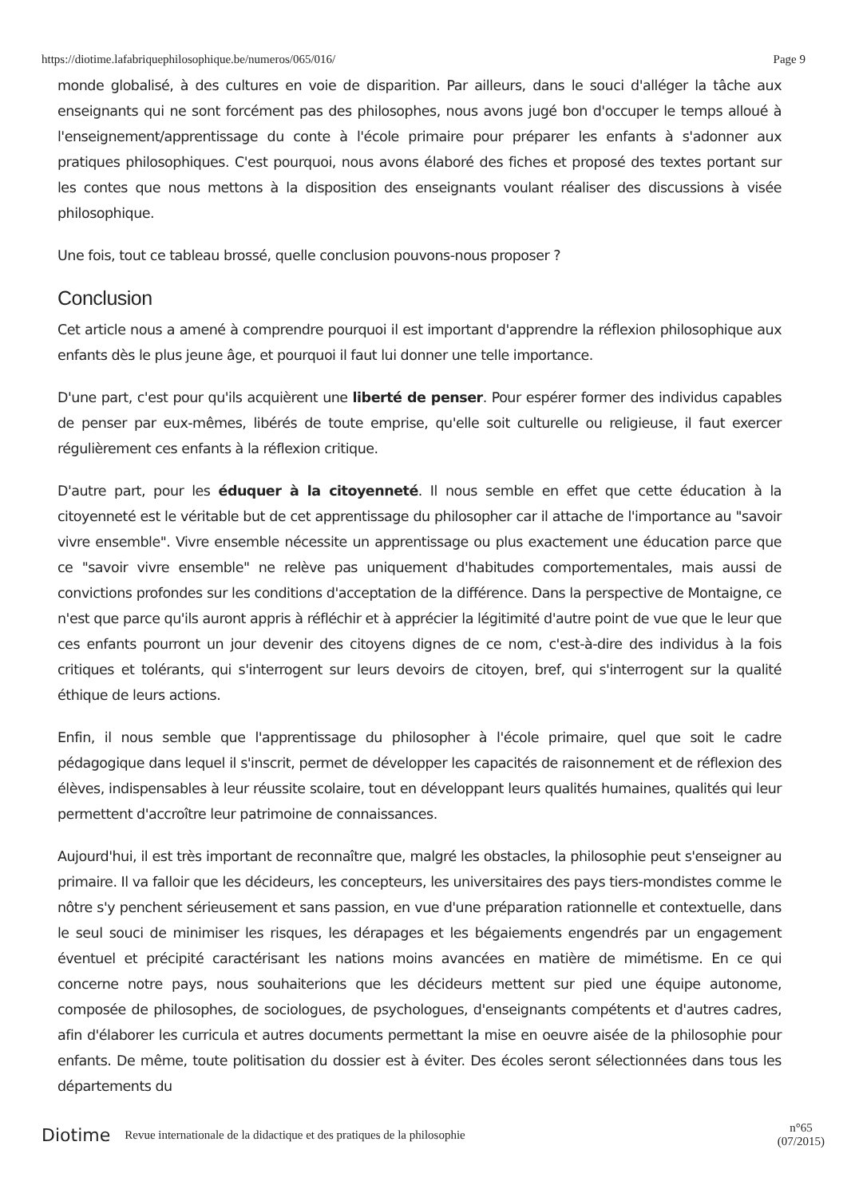https://diotime.lafabriquephilosophique.be/numeros/065/016/ Page 9
monde globalisé, à des cultures en voie de disparition. Par ailleurs, dans le souci d'alléger la tâche aux enseignants qui ne sont forcément pas des philosophes, nous avons jugé bon d'occuper le temps alloué à l'enseignement/apprentissage du conte à l'école primaire pour préparer les enfants à s'adonner aux pratiques philosophiques. C'est pourquoi, nous avons élaboré des fiches et proposé des textes portant sur les contes que nous mettons à la disposition des enseignants voulant réaliser des discussions à visée philosophique.
Une fois, tout ce tableau brossé, quelle conclusion pouvons-nous proposer ?
Conclusion
Cet article nous a amené à comprendre pourquoi il est important d'apprendre la réflexion philosophique aux enfants dès le plus jeune âge, et pourquoi il faut lui donner une telle importance.
D'une part, c'est pour qu'ils acquièrent une liberté de penser. Pour espérer former des individus capables de penser par eux-mêmes, libérés de toute emprise, qu'elle soit culturelle ou religieuse, il faut exercer régulièrement ces enfants à la réflexion critique.
D'autre part, pour les éduquer à la citoyenneté. Il nous semble en effet que cette éducation à la citoyenneté est le véritable but de cet apprentissage du philosopher car il attache de l'importance au "savoir vivre ensemble". Vivre ensemble nécessite un apprentissage ou plus exactement une éducation parce que ce "savoir vivre ensemble" ne relève pas uniquement d'habitudes comportementales, mais aussi de convictions profondes sur les conditions d'acceptation de la différence. Dans la perspective de Montaigne, ce n'est que parce qu'ils auront appris à réfléchir et à apprécier la légitimité d'autre point de vue que le leur que ces enfants pourront un jour devenir des citoyens dignes de ce nom, c'est-à-dire des individus à la fois critiques et tolérants, qui s'interrogent sur leurs devoirs de citoyen, bref, qui s'interrogent sur la qualité éthique de leurs actions.
Enfin, il nous semble que l'apprentissage du philosopher à l'école primaire, quel que soit le cadre pédagogique dans lequel il s'inscrit, permet de développer les capacités de raisonnement et de réflexion des élèves, indispensables à leur réussite scolaire, tout en développant leurs qualités humaines, qualités qui leur permettent d'accroître leur patrimoine de connaissances.
Aujourd'hui, il est très important de reconnaître que, malgré les obstacles, la philosophie peut s'enseigner au primaire. Il va falloir que les décideurs, les concepteurs, les universitaires des pays tiers-mondistes comme le nôtre s'y penchent sérieusement et sans passion, en vue d'une préparation rationnelle et contextuelle, dans le seul souci de minimiser les risques, les dérapages et les bégaiements engendrés par un engagement éventuel et précipité caractérisant les nations moins avancées en matière de mimétisme. En ce qui concerne notre pays, nous souhaiterions que les décideurs mettent sur pied une équipe autonome, composée de philosophes, de sociologues, de psychologues, d'enseignants compétents et d'autres cadres, afin d'élaborer les curricula et autres documents permettant la mise en oeuvre aisée de la philosophie pour enfants. De même, toute politisation du dossier est à éviter. Des écoles seront sélectionnées dans tous les départements du
Diotime Revue internationale de la didactique et des pratiques de la philosophie n°65
(07/2015)